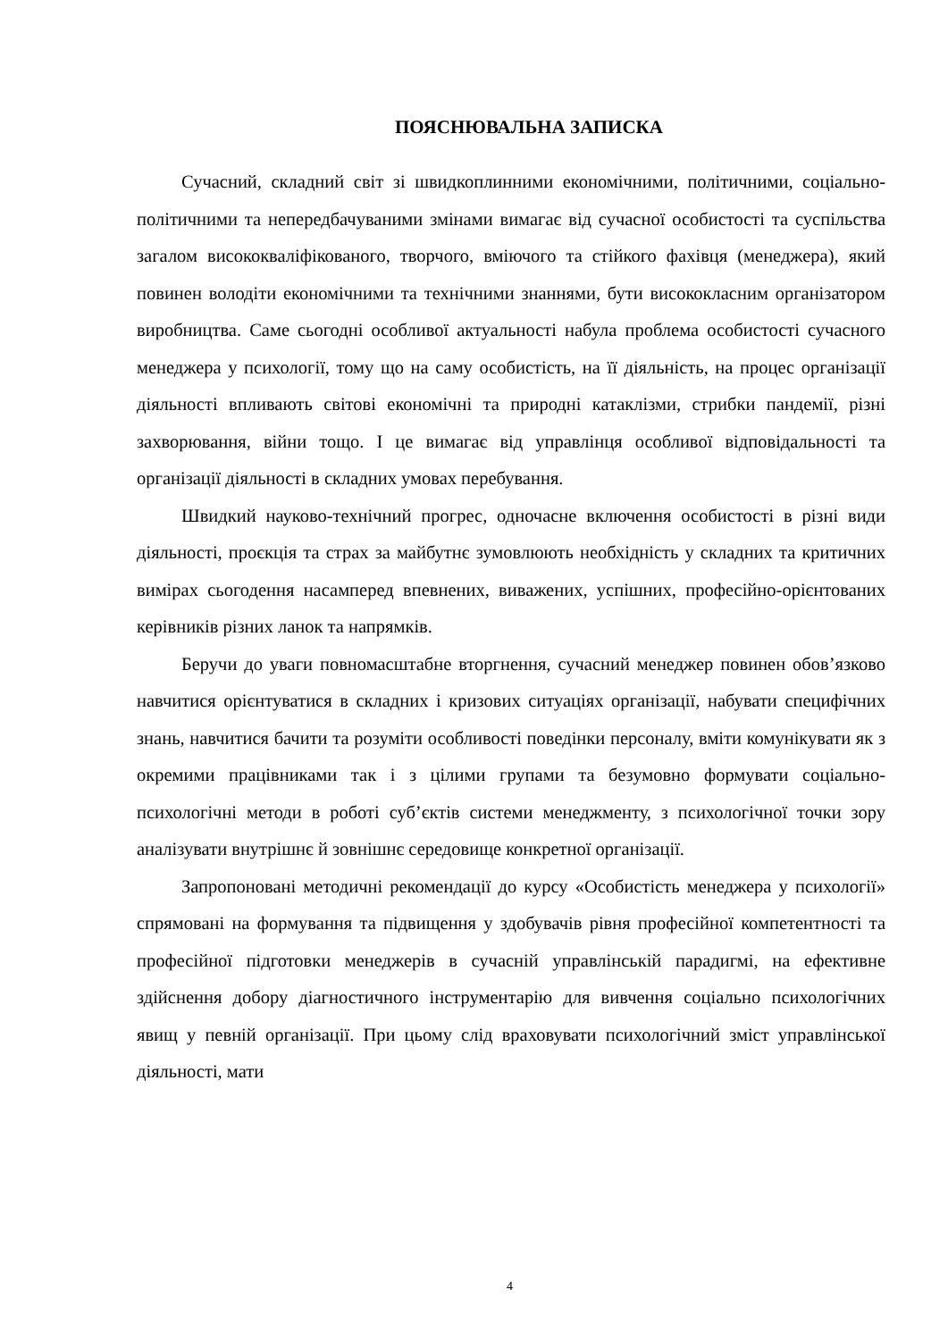ПОЯСНЮВАЛЬНА ЗАПИСКА
Сучасний, складний світ зі швидкоплинними економічними, політичними, соціально-політичними та непередбачуваними змінами вимагає від сучасної особистості та суспільства загалом висококваліфікованого, творчого, вміючого та стійкого фахівця (менеджера), який повинен володіти економічними та технічними знаннями, бути висококласним організатором виробництва. Саме сьогодні особливої актуальності набула проблема особистості сучасного менеджера у психології, тому що на саму особистість, на її діяльність, на процес організації діяльності впливають світові економічні та природні катаклізми, стрибки пандемії, різні захворювання, війни тощо. І це вимагає від управлінця особливої відповідальності та організації діяльності в складних умовах перебування.
Швидкий науково-технічний прогрес, одночасне включення особистості в різні види діяльності, проєкція та страх за майбутнє зумовлюють необхідність у складних та критичних вимірах сьогодення насамперед впевнених, виважених, успішних, професійно-орієнтованих керівників різних ланок та напрямків.
Беручи до уваги повномасштабне вторгнення, сучасний менеджер повинен обов’язково навчитися орієнтуватися в складних і кризових ситуаціях організації, набувати специфічних знань, навчитися бачити та розуміти особливості поведінки персоналу, вміти комунікувати як з окремими працівниками так і з цілими групами та безумовно формувати соціально-психологічні методи в роботі суб’єктів системи менеджменту, з психологічної точки зору аналізувати внутрішнє й зовнішнє середовище конкретної організації.
Запропоновані методичні рекомендації до курсу «Особистість менеджера у психології» спрямовані на формування та підвищення у здобувачів рівня професійної компетентності та професійної підготовки менеджерів в сучасній управлінській парадигмі, на ефективне здійснення добору діагностичного інструментарію для вивчення соціально психологічних явищ у певній організації. При цьому слід враховувати психологічний зміст управлінської діяльності, мати
4